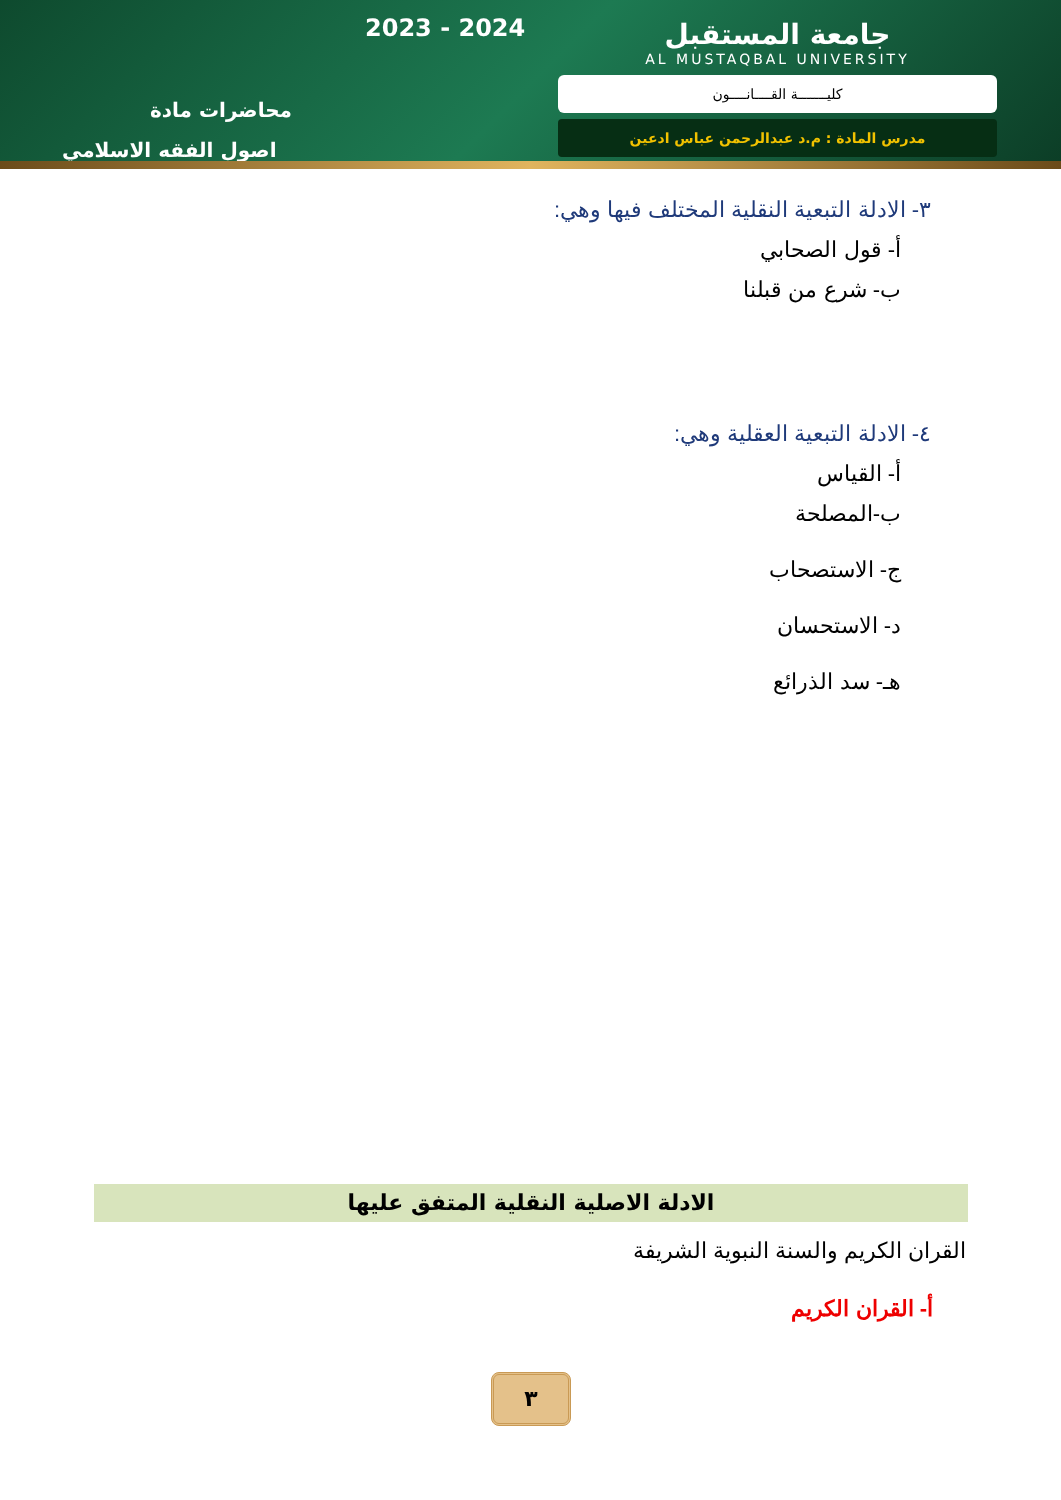2023 - 2024
محاضرات مادة
اصول الفقه الاسلامي
جامعة المستقبل
AL MUSTAQBAL UNIVERSITY
كليـــــــة القــــانــــون
مدرس المادة : م.د عبدالرحمن عباس ادعين
٣- الادلة التبعية النقلية المختلف فيها وهي:
أ- قول الصحابي
ب- شرع من قبلنا
٤- الادلة التبعية العقلية وهي:
أ- القياس
ب-المصلحة
ج- الاستصحاب
د- الاستحسان
هـ- سد الذرائع
الادلة الاصلية النقلية المتفق عليها
القران الكريم والسنة النبوية الشريفة
أ- القران الكريم
٣